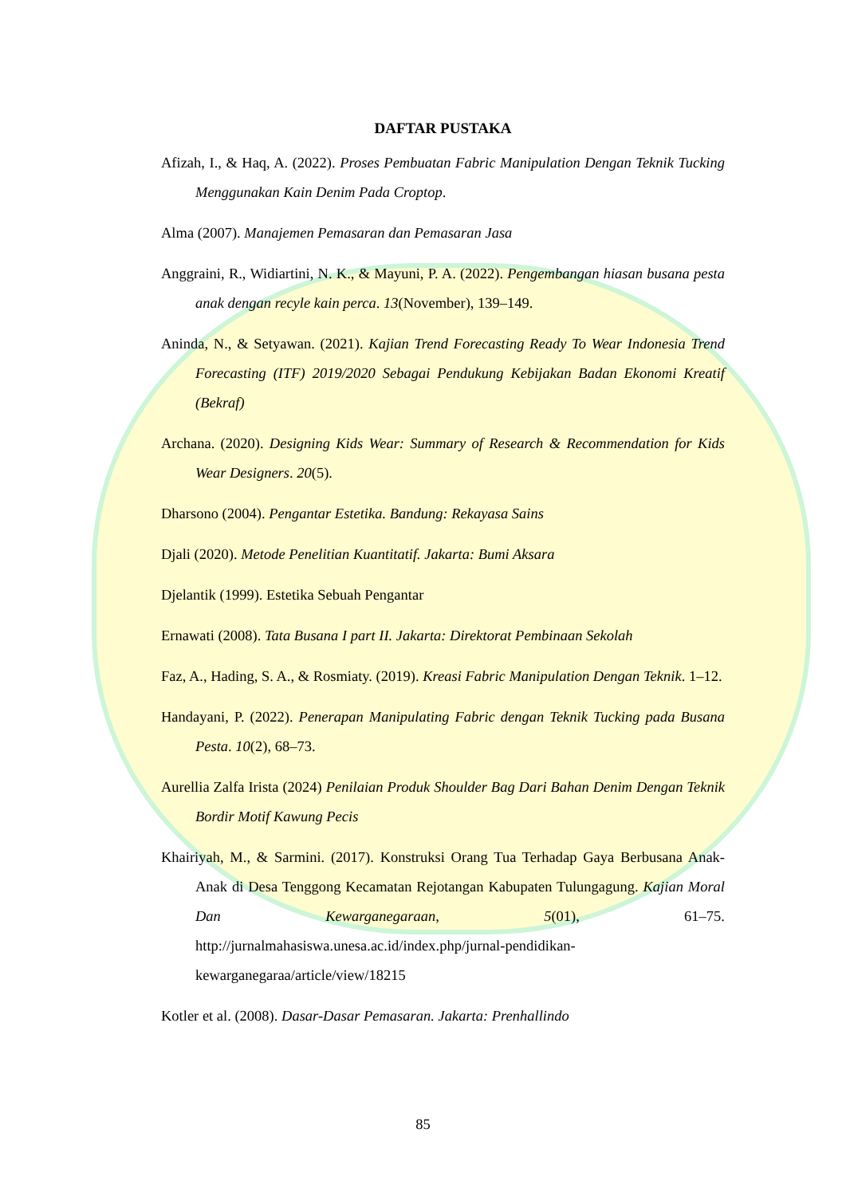DAFTAR PUSTAKA
Afizah, I., & Haq, A. (2022). Proses Pembuatan Fabric Manipulation Dengan Teknik Tucking Menggunakan Kain Denim Pada Croptop.
Alma (2007). Manajemen Pemasaran dan Pemasaran Jasa
Anggraini, R., Widiartini, N. K., & Mayuni, P. A. (2022). Pengembangan hiasan busana pesta anak dengan recyle kain perca. 13(November), 139–149.
Aninda, N., & Setyawan. (2021). Kajian Trend Forecasting Ready To Wear Indonesia Trend Forecasting (ITF) 2019/2020 Sebagai Pendukung Kebijakan Badan Ekonomi Kreatif (Bekraf)
Archana. (2020). Designing Kids Wear: Summary of Research & Recommendation for Kids Wear Designers. 20(5).
Dharsono (2004). Pengantar Estetika. Bandung: Rekayasa Sains
Djali (2020). Metode Penelitian Kuantitatif. Jakarta: Bumi Aksara
Djelantik (1999). Estetika Sebuah Pengantar
Ernawati (2008). Tata Busana I part II. Jakarta: Direktorat Pembinaan Sekolah
Faz, A., Hading, S. A., & Rosmiaty. (2019). Kreasi Fabric Manipulation Dengan Teknik. 1–12.
Handayani, P. (2022). Penerapan Manipulating Fabric dengan Teknik Tucking pada Busana Pesta. 10(2), 68–73.
Aurellia Zalfa Irista (2024) Penilaian Produk Shoulder Bag Dari Bahan Denim Dengan Teknik Bordir Motif Kawung Pecis
Khairiyah, M., & Sarmini. (2017). Konstruksi Orang Tua Terhadap Gaya Berbusana Anak-Anak di Desa Tenggong Kecamatan Rejotangan Kabupaten Tulungagung. Kajian Moral Dan Kewarganegaraan, 5(01), 61–75. http://jurnalmahasiswa.unesa.ac.id/index.php/jurnal-pendidikan-kewarganegaraa/article/view/18215
Kotler et al. (2008). Dasar-Dasar Pemasaran. Jakarta: Prenhallindo
85